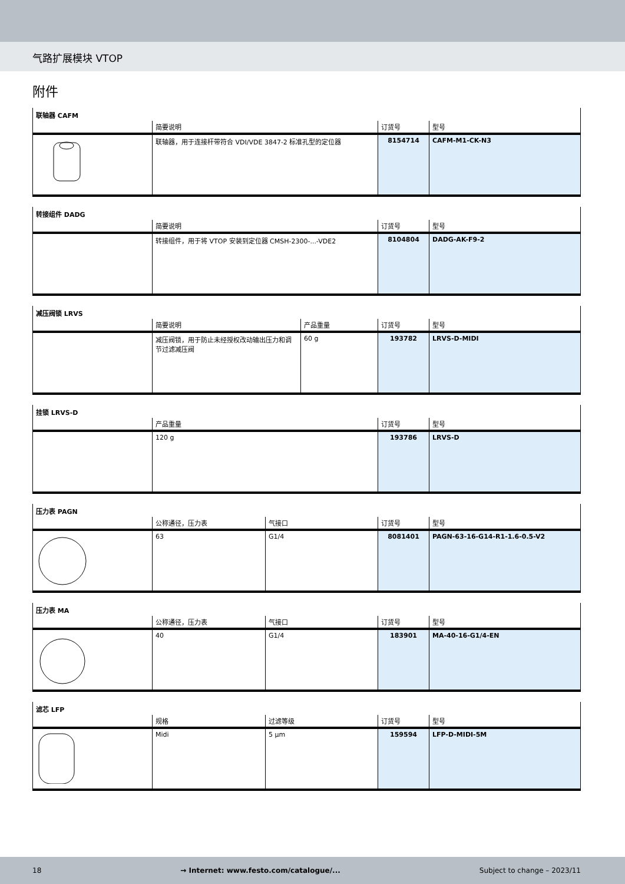气路扩展模块 VTOP
附件
联轴器 CAFM
| | 简要说明 | 订货号 | 型号 |
| --- | --- | --- | --- |
| | 联轴器，用于连接杆带符合 VDI/VDE 3847-2 标准孔型的定位器 | 8154714 | CAFM-M1-CK-N3 |
转接组件 DADG
| | 简要说明 | 订货号 | 型号 |
| --- | --- | --- | --- |
| | 转接组件，用于将 VTOP 安装到定位器 CMSH-2300-...-VDE2 | 8104804 | DADG-AK-F9-2 |
减压阀锁 LRVS
| | 简要说明 | 产品重量 | 订货号 | 型号 |
| --- | --- | --- | --- | --- |
| | 减压阀锁，用于防止未经授权改动输出压力和调节过滤减压阀 | 60 g | 193782 | LRVS-D-MIDI |
挂锁 LRVS-D
| | 产品重量 | 订货号 | 型号 |
| --- | --- | --- | --- |
| | 120 g | 193786 | LRVS-D |
压力表 PAGN
| | 公称通径，压力表 | 气接口 | 订货号 | 型号 |
| --- | --- | --- | --- | --- |
| | 63 | G1/4 | 8081401 | PAGN-63-16-G14-R1-1.6-0.5-V2 |
压力表 MA
| | 公称通径，压力表 | 气接口 | 订货号 | 型号 |
| --- | --- | --- | --- | --- |
| | 40 | G1/4 | 183901 | MA-40-16-G1/4-EN |
滤芯 LFP
| | 规格 | 过滤等级 | 订货号 | 型号 |
| --- | --- | --- | --- | --- |
| | Midi | 5 µm | 159594 | LFP-D-MIDI-5M |
18 → Internet: www.festo.com/catalogue/... Subject to change – 2023/11